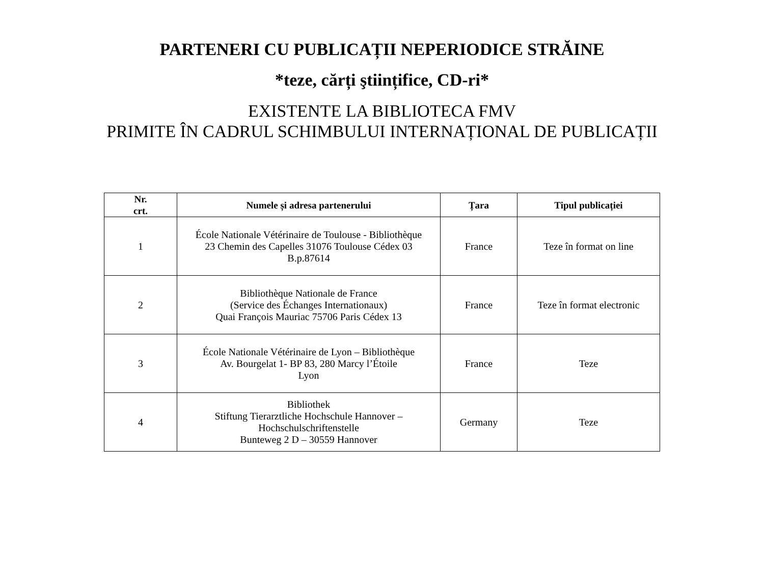PARTENERI CU PUBLICAȚII NEPERIODICE STRĂINE
*teze, cărți ştiințifice, CD-ri*
EXISTENTE LA BIBLIOTECA FMV
PRIMITE ÎN CADRUL SCHIMBULUI INTERNAȚIONAL DE PUBLICAȚII
| Nr. crt. | Numele și adresa partenerului | Țara | Tipul publicației |
| --- | --- | --- | --- |
| 1 | École Nationale Vétérinaire de Toulouse - Bibliothèque 23 Chemin des Capelles 31076 Toulouse Cédex 03 B.p.87614 | France | Teze în format on line |
| 2 | Bibliothèque Nationale de France (Service des Échanges Internationaux) Quai François Mauriac 75706 Paris Cédex 13 | France | Teze în format electronic |
| 3 | École Nationale Vétérinaire de Lyon – Bibliothèque Av. Bourgelat 1- BP 83, 280 Marcy l’Étoile Lyon | France | Teze |
| 4 | Bibliothek Stiftung Tierarztliche Hochschule Hannover – Hochschulschriftenstelle Bunteweg 2 D – 30559 Hannover | Germany | Teze |